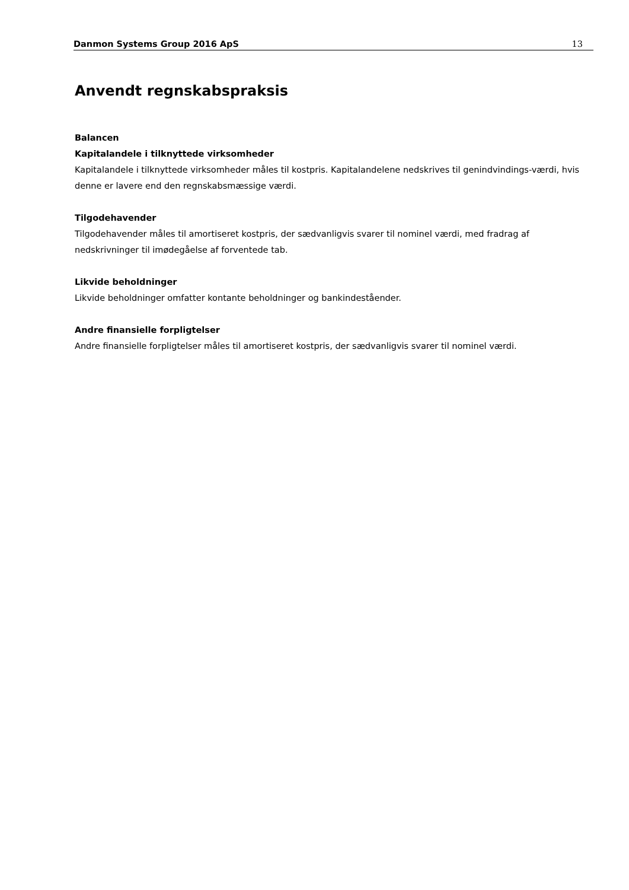Danmon Systems Group 2016 ApS 13
Anvendt regnskabspraksis
Balancen
Kapitalandele i tilknyttede virksomheder
Kapitalandele i tilknyttede virksomheder måles til kostpris. Kapitalandelene nedskrives til genindvindings-værdi, hvis denne er lavere end den regnskabsmæssige værdi.
Tilgodehavender
Tilgodehavender måles til amortiseret kostpris, der sædvanligvis svarer til nominel værdi, med fradrag af nedskrivninger til imødegåelse af forventede tab.
Likvide beholdninger
Likvide beholdninger omfatter kontante beholdninger og bankindeståender.
Andre finansielle forpligtelser
Andre finansielle forpligtelser måles til amortiseret kostpris, der sædvanligvis svarer til nominel værdi.